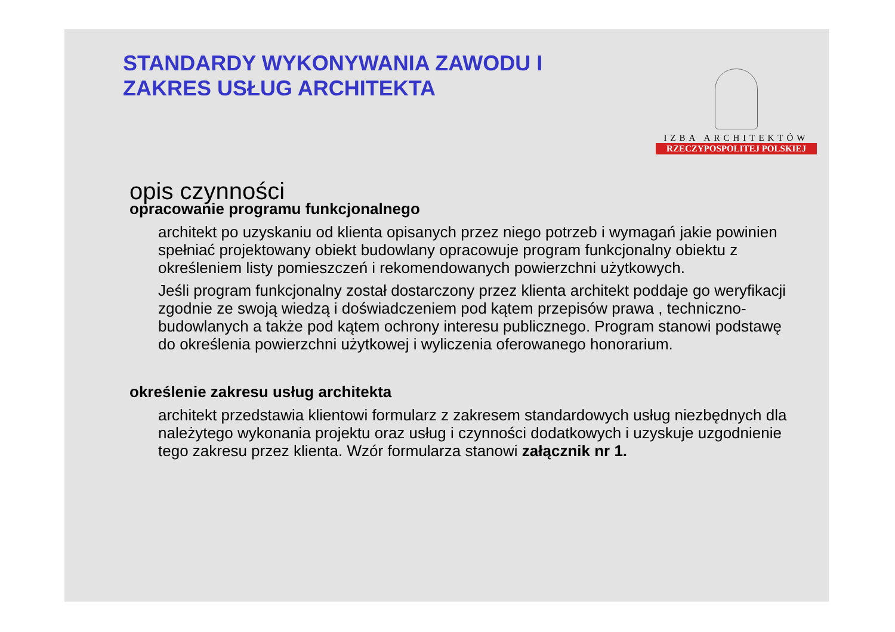STANDARDY WYKONYWANIA ZAWODU I
ZAKRES USŁUG ARCHITEKTA
IZBA ARCHITEKTÓW
RZECZYPOSPOLITEJ POLSKIEJ
opis czynności
opracowanie programu funkcjonalnego
architekt po uzyskaniu od klienta opisanych przez niego potrzeb i wymagań jakie powinien spełniać projektowany obiekt budowlany opracowuje program funkcjonalny obiektu z określeniem listy pomieszczeń i rekomendowanych powierzchni użytkowych.
Jeśli program funkcjonalny został dostarczony przez klienta architekt poddaje go weryfikacji zgodnie ze swoją wiedzą i doświadczeniem pod kątem przepisów prawa , techniczno-budowlanych a także pod kątem ochrony interesu publicznego. Program stanowi podstawę do określenia powierzchni użytkowej i wyliczenia oferowanego honorarium.
określenie zakresu usług architekta
architekt przedstawia klientowi formularz z zakresem standardowych usług niezbędnych dla należytego wykonania projektu oraz usług i czynności dodatkowych i uzyskuje uzgodnienie tego zakresu przez klienta. Wzór formularza stanowi załącznik nr 1.